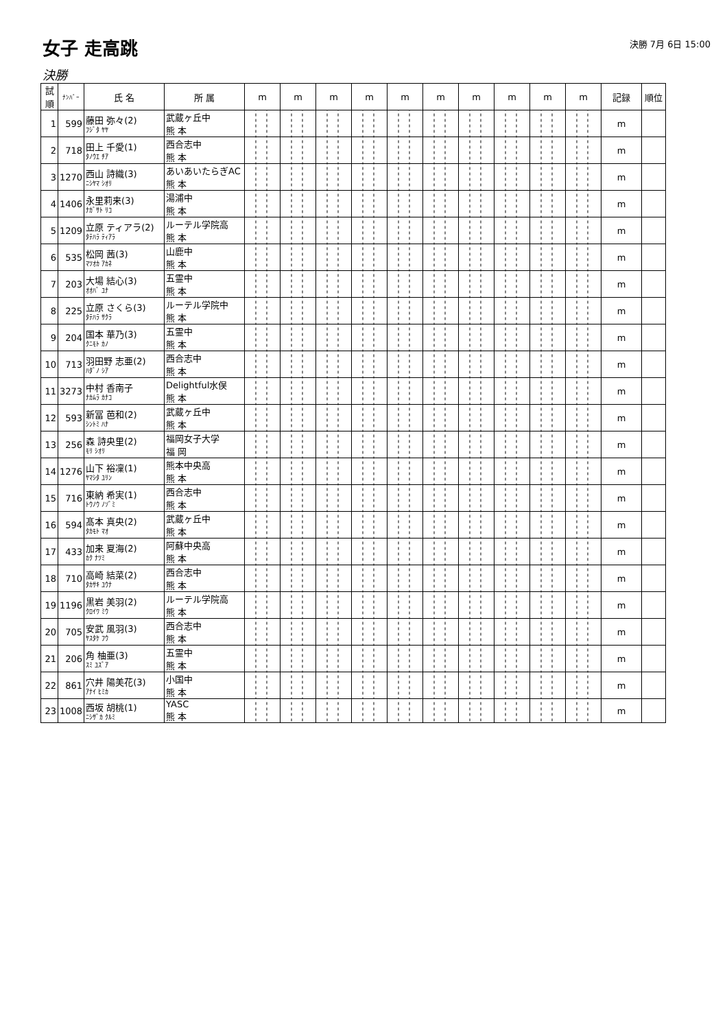女子 走高跳
決勝 7月 6日 15:00
決勝
| 試順 | ﾅﾝﾊﾞｰ | 氏 名 | 所 属 | m | m | m | m | m | m | m | m | m | m | 記録 | 順位 |
| --- | --- | --- | --- | --- | --- | --- | --- | --- | --- | --- | --- | --- | --- | --- | --- |
| 1 | 599 | 藤田 弥々(2) ﾌｼﾞﾀ ﾔﾔ | 武蔵ヶ丘中 熊 本 | | | | | | | | | | | m | |
| 2 | 718 | 田上 千愛(1) ﾀﾉｳｴ ﾁｱ | 西合志中 熊 本 | | | | | | | | | | | m | |
| 3 | 1270 | 西山 詩織(3) ﾆｼﾔﾏ ｼｵﾘ | あいあいたらぎAC 熊 本 | | | | | | | | | | | m | |
| 4 | 1406 | 永里莉来(3) ﾅｶﾞｻﾄ ﾘｺ | 湯浦中 熊 本 | | | | | | | | | | | m | |
| 5 | 1209 | 立原 ティアラ(2) ﾀﾃﾊﾗ ﾃｨｱﾗ | ルーテル学院高 熊 本 | | | | | | | | | | | m | |
| 6 | 535 | 松岡 茜(3) ﾏﾂｵｶ ｱｶﾈ | 山鹿中 熊 本 | | | | | | | | | | | m | |
| 7 | 203 | 大場 結心(3) ｵｵﾊﾞ ﾕﾅ | 五霊中 熊 本 | | | | | | | | | | | m | |
| 8 | 225 | 立原 さくら(3) ﾀﾃﾊﾗ ｻｸﾗ | ルーテル学院中 熊 本 | | | | | | | | | | | m | |
| 9 | 204 | 国本 華乃(3) ｸﾆﾓﾄ ｶﾉ | 五霊中 熊 本 | | | | | | | | | | | m | |
| 10 | 713 | 羽田野 志亜(2) ﾊﾀﾞﾉ ｼｱ | 西合志中 熊 本 | | | | | | | | | | | m | |
| 11 | 3273 | 中村 香南子 ﾅｶﾑﾗ ｶﾅｺ | Delightful水俣 熊 本 | | | | | | | | | | | m | |
| 12 | 593 | 新冨 芭和(2) ｼﾝﾄﾐ ﾊﾅ | 武蔵ヶ丘中 熊 本 | | | | | | | | | | | m | |
| 13 | 256 | 森 詩央里(2) ﾓﾘ ｼｵﾘ | 福岡女子大学 福 岡 | | | | | | | | | | | m | |
| 14 | 1276 | 山下 裕凜(1) ﾔﾏｼﾀ ﾕﾘﾝ | 熊本中央高 熊 本 | | | | | | | | | | | m | |
| 15 | 716 | 東納 希実(1) ﾄｳﾉｳ ﾉｿﾞﾐ | 西合志中 熊 本 | | | | | | | | | | | m | |
| 16 | 594 | 髙本 真央(2) ﾀｶﾓﾄ ﾏｵ | 武蔵ヶ丘中 熊 本 | | | | | | | | | | | m | |
| 17 | 433 | 加来 夏海(2) ｶｸ ﾅﾂﾐ | 阿蘇中央高 熊 本 | | | | | | | | | | | m | |
| 18 | 710 | 高崎 結菜(2) ﾀｶｻｷ ﾕｳﾅ | 西合志中 熊 本 | | | | | | | | | | | m | |
| 19 | 1196 | 黒岩 美羽(2) ｸﾛｲﾜ ﾐｳ | ルーテル学院高 熊 本 | | | | | | | | | | | m | |
| 20 | 705 | 安武 風羽(3) ﾔｽﾀｹ ﾌｳ | 西合志中 熊 本 | | | | | | | | | | | m | |
| 21 | 206 | 角 柚亜(3) ｽﾐ ﾕｽﾞｱ | 五霊中 熊 本 | | | | | | | | | | | m | |
| 22 | 861 | 穴井 陽美花(3) ｱﾅｲ ﾋﾐｶ | 小国中 熊 本 | | | | | | | | | | | m | |
| 23 | 1008 | 西坂 胡桃(1) ﾆｼｻﾞｶ ｸﾙﾐ | YASC 熊 本 | | | | | | | | | | | m | |